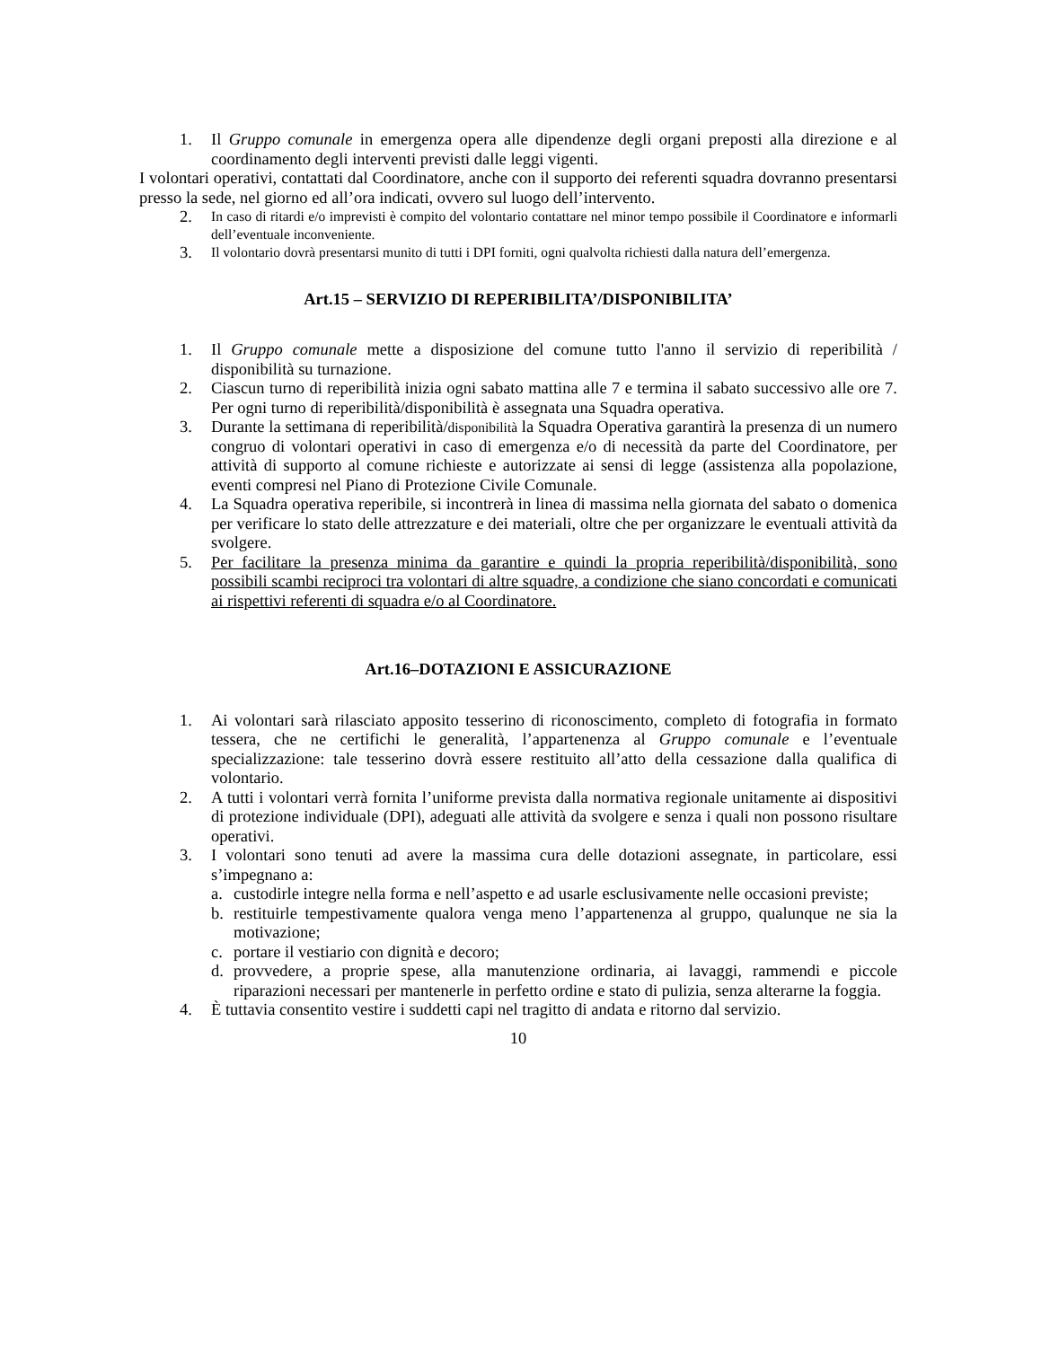1. Il Gruppo comunale in emergenza opera alle dipendenze degli organi preposti alla direzione e al coordinamento degli interventi previsti dalle leggi vigenti.
I volontari operativi, contattati dal Coordinatore, anche con il supporto dei referenti squadra dovranno presentarsi presso la sede, nel giorno ed all’ora indicati, ovvero sul luogo dell’intervento.
2. In caso di ritardi e/o imprevisti è compito del volontario contattare nel minor tempo possibile il Coordinatore e informarli dell’eventuale inconveniente.
3. Il volontario dovrà presentarsi munito di tutti i DPI forniti, ogni qualvolta richiesti dalla natura dell’emergenza.
Art.15 – SERVIZIO DI REPERIBILITA’/DISPONIBILITA’
1. Il Gruppo comunale mette a disposizione del comune tutto l'anno il servizio di reperibilità / disponibilità su turnazione.
2. Ciascun turno di reperibilità inizia ogni sabato mattina alle 7 e termina il sabato successivo alle ore 7. Per ogni turno di reperibilità/disponibilità è assegnata una Squadra operativa.
3. Durante la settimana di reperibilità/disponibilità la Squadra Operativa garantirà la presenza di un numero congruo di volontari operativi in caso di emergenza e/o di necessità da parte del Coordinatore, per attività di supporto al comune richieste e autorizzate ai sensi di legge (assistenza alla popolazione, eventi compresi nel Piano di Protezione Civile Comunale.
4. La Squadra operativa reperibile, si incontrerà in linea di massima nella giornata del sabato o domenica per verificare lo stato delle attrezzature e dei materiali, oltre che per organizzare le eventuali attività da svolgere.
5. Per facilitare la presenza minima da garantire e quindi la propria reperibilità/disponibilità, sono possibili scambi reciproci tra volontari di altre squadre, a condizione che siano concordati e comunicati ai rispettivi referenti di squadra e/o al Coordinatore.
Art.16–DOTAZIONI E ASSICURAZIONE
1. Ai volontari sarà rilasciato apposito tesserino di riconoscimento, completo di fotografia in formato tessera, che ne certifichi le generalità, l’appartenenza al Gruppo comunale e l’eventuale specializzazione: tale tesserino dovrà essere restituito all’atto della cessazione dalla qualifica di volontario.
2. A tutti i volontari verrà fornita l’uniforme prevista dalla normativa regionale unitamente ai dispositivi di protezione individuale (DPI), adeguati alle attività da svolgere e senza i quali non possono risultare operativi.
3. I volontari sono tenuti ad avere la massima cura delle dotazioni assegnate, in particolare, essi s’impegnano a:
a. custodirle integre nella forma e nell’aspetto e ad usarle esclusivamente nelle occasioni previste;
b. restituirle tempestivamente qualora venga meno l’appartenenza al gruppo, qualunque ne sia la motivazione;
c. portare il vestiario con dignità e decoro;
d. provvedere, a proprie spese, alla manutenzione ordinaria, ai lavaggi, rammendi e piccole riparazioni necessari per mantenerle in perfetto ordine e stato di pulizia, senza alterarne la foggia.
4. È tuttavia consentito vestire i suddetti capi nel tragitto di andata e ritorno dal servizio.
10